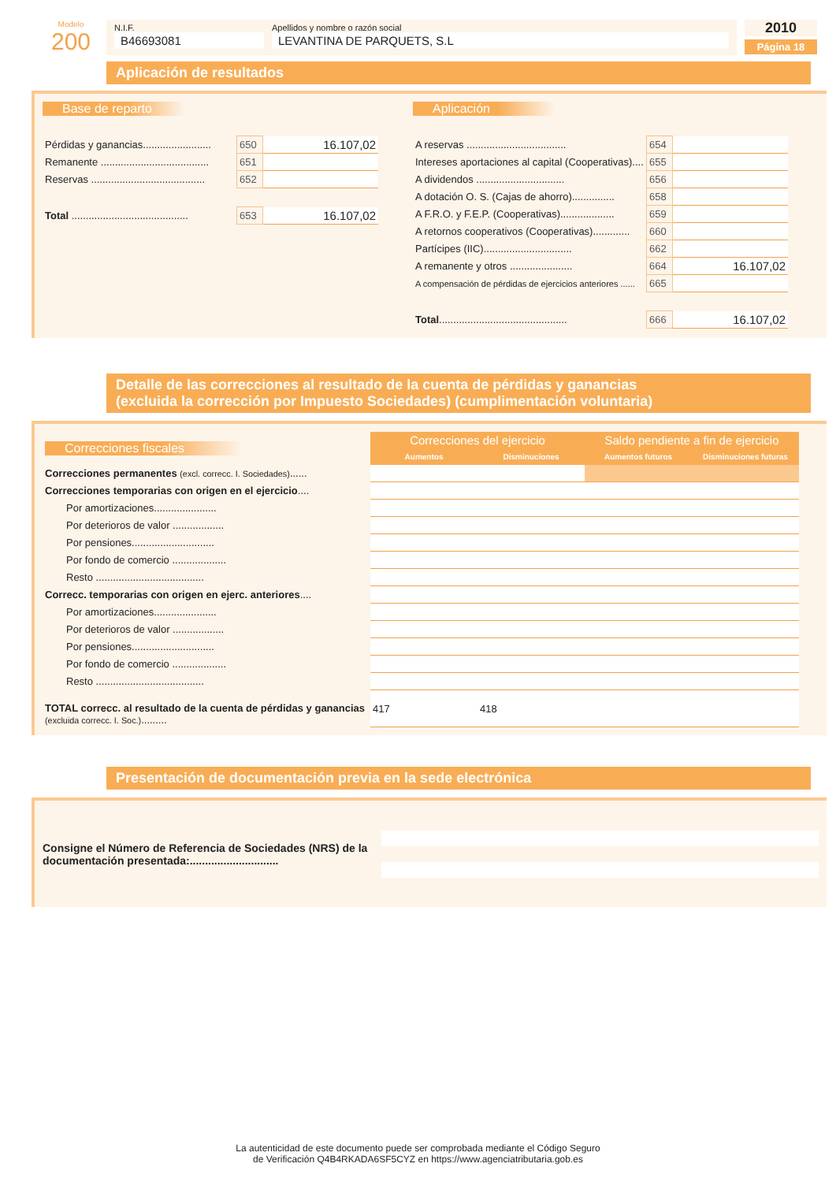Modelo
200
N.I.F.
B46693081
Apellidos y nombre o razón social
LEVANTINA DE PARQUETS, S.L
2010
Página 18
Aplicación de resultados
Base de reparto
| Pérdidas y ganancias........................ | 650 | 16.107,02 |
| Remanente ...................................... | 651 | |
| Reservas ........................................ | 652 | |
| Total ......................................... | 653 | 16.107,02 |
Aplicación
| A reservas ................................... | 654 | |
| Intereses aportaciones al capital (Cooperativas).... | 655 | |
| A dividendos ............................... | 656 | |
| A dotación O. S. (Cajas de ahorro)............... | 658 | |
| A F.R.O. y F.E.P. (Cooperativas)................... | 659 | |
| A retornos cooperativos (Cooperativas)............. | 660 | |
| Partícipes (IIC)............................... | 662 | |
| A remanente y otros ...................... | 664 | 16.107,02 |
| A compensación de pérdidas de ejercicios anteriores ...... | 665 | |
| Total ............................................. | 666 | 16.107,02 |
Detalle de las correcciones al resultado de la cuenta de pérdidas y ganancias
(excluida la corrección por Impuesto Sociedades) (cumplimentación voluntaria)
| Correcciones fiscales | Correcciones del ejercicio | | Saldo pendiente a fin de ejercicio | |
| | Aumentos | Disminuciones | Aumentos futuros | Disminuciones futuras |
| Correcciones permanentes (excl. correcc. I. Sociedades) ...... | | | | |
| Correcciones temporarias con origen en el ejercicio .... | | | | |
| Por amortizaciones...................... | | | | |
| Por deterioros de valor .................. | | | | |
| Por pensiones............................. | | | | |
| Por fondo de comercio ................... | | | | |
| Resto ...................................... | | | | |
| Correcc. temporarias con origen en ejerc. anteriores .... | | | | |
| Por amortizaciones...................... | | | | |
| Por deterioros de valor .................. | | | | |
| Por pensiones............................. | | | | |
| Por fondo de comercio ................... | | | | |
| Resto ...................................... | | | | |
| TOTAL correcc. al resultado de la cuenta de pérdidas y ganancias (excluida correcc. I. Soc.) ......... | 417 | 418 | | |
Presentación de documentación previa en la sede electrónica
Consigne el Número de Referencia de Sociedades (NRS) de la documentación presentada:.............................
La autenticidad de este documento puede ser comprobada mediante el Código Seguro
de Verificación Q4B4RKADA6SF5CYZ en https://www.agenciatributaria.gob.es